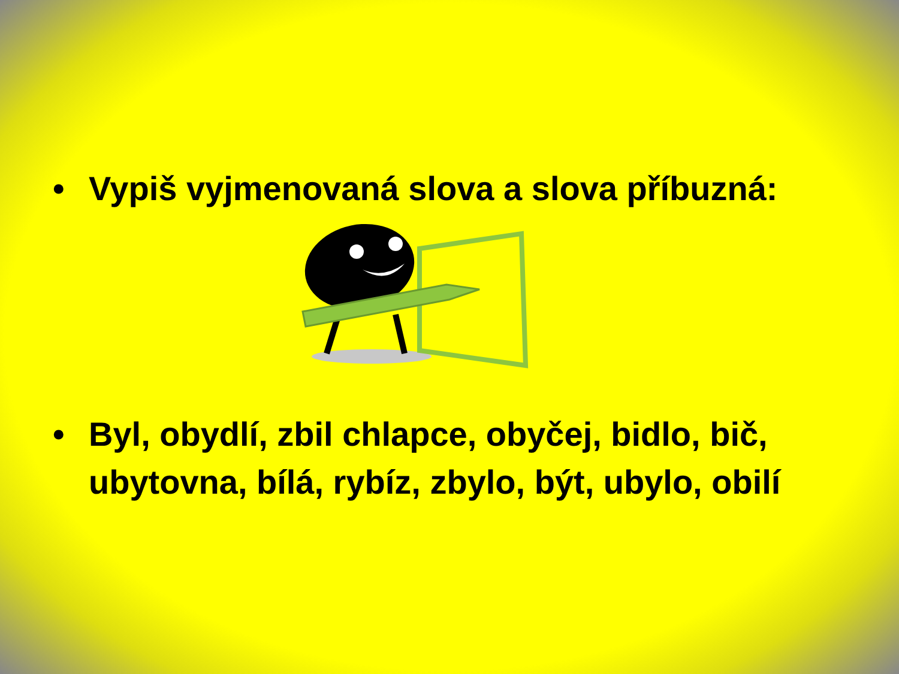• Vypiš vyjmenovaná slova a slova příbuzná:
• Byl, obydlí, zbil chlapce, obyčej, bidlo, bič, ubytovna, bílá, rybíz, zbylo, být, ubylo, obilí